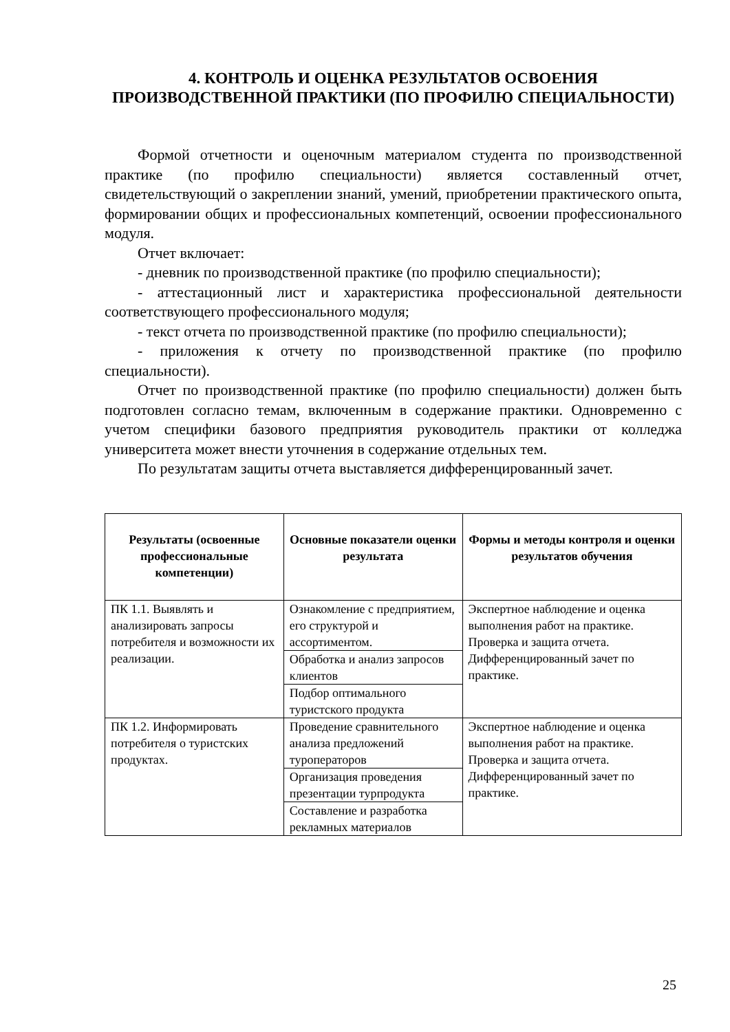4. КОНТРОЛЬ И ОЦЕНКА РЕЗУЛЬТАТОВ ОСВОЕНИЯ ПРОИЗВОДСТВЕННОЙ ПРАКТИКИ (ПО ПРОФИЛЮ СПЕЦИАЛЬНОСТИ)
Формой отчетности и оценочным материалом студента по производственной практике (по профилю специальности) является составленный отчет, свидетельствующий о закреплении знаний, умений, приобретении практического опыта, формировании общих и профессиональных компетенций, освоении профессионального модуля.
Отчет включает:
- дневник по производственной практике (по профилю специальности);
- аттестационный лист и характеристика профессиональной деятельности соответствующего профессионального модуля;
- текст отчета по производственной практике (по профилю специальности);
- приложения к отчету по производственной практике (по профилю специальности).
Отчет по производственной практике (по профилю специальности) должен быть подготовлен согласно темам, включенным в содержание практики. Одновременно с учетом специфики базового предприятия руководитель практики от колледжа университета может внести уточнения в содержание отдельных тем.
По результатам защиты отчета выставляется дифференцированный зачет.
| Результаты (освоенные профессиональные компетенции) | Основные показатели оценки результата | Формы и методы контроля и оценки результатов обучения |
| --- | --- | --- |
| ПК 1.1. Выявлять и анализировать запросы потребителя и возможности их реализации. | Ознакомление с предприятием, его структурой и ассортиментом. | Экспертное наблюдение и оценка выполнения работ на практике. Проверка и защита отчета. Дифференцированный зачет по практике. |
| | Обработка и анализ запросов клиентов | |
| | Подбор оптимального туристского продукта | |
| ПК 1.2. Информировать потребителя о туристских продуктах. | Проведение сравнительного анализа предложений туроператоров | Экспертное наблюдение и оценка выполнения работ на практике. Проверка и защита отчета. Дифференцированный зачет по практике. |
| | Организация проведения презентации турпродукта | |
| | Составление и разработка рекламных материалов | |
25